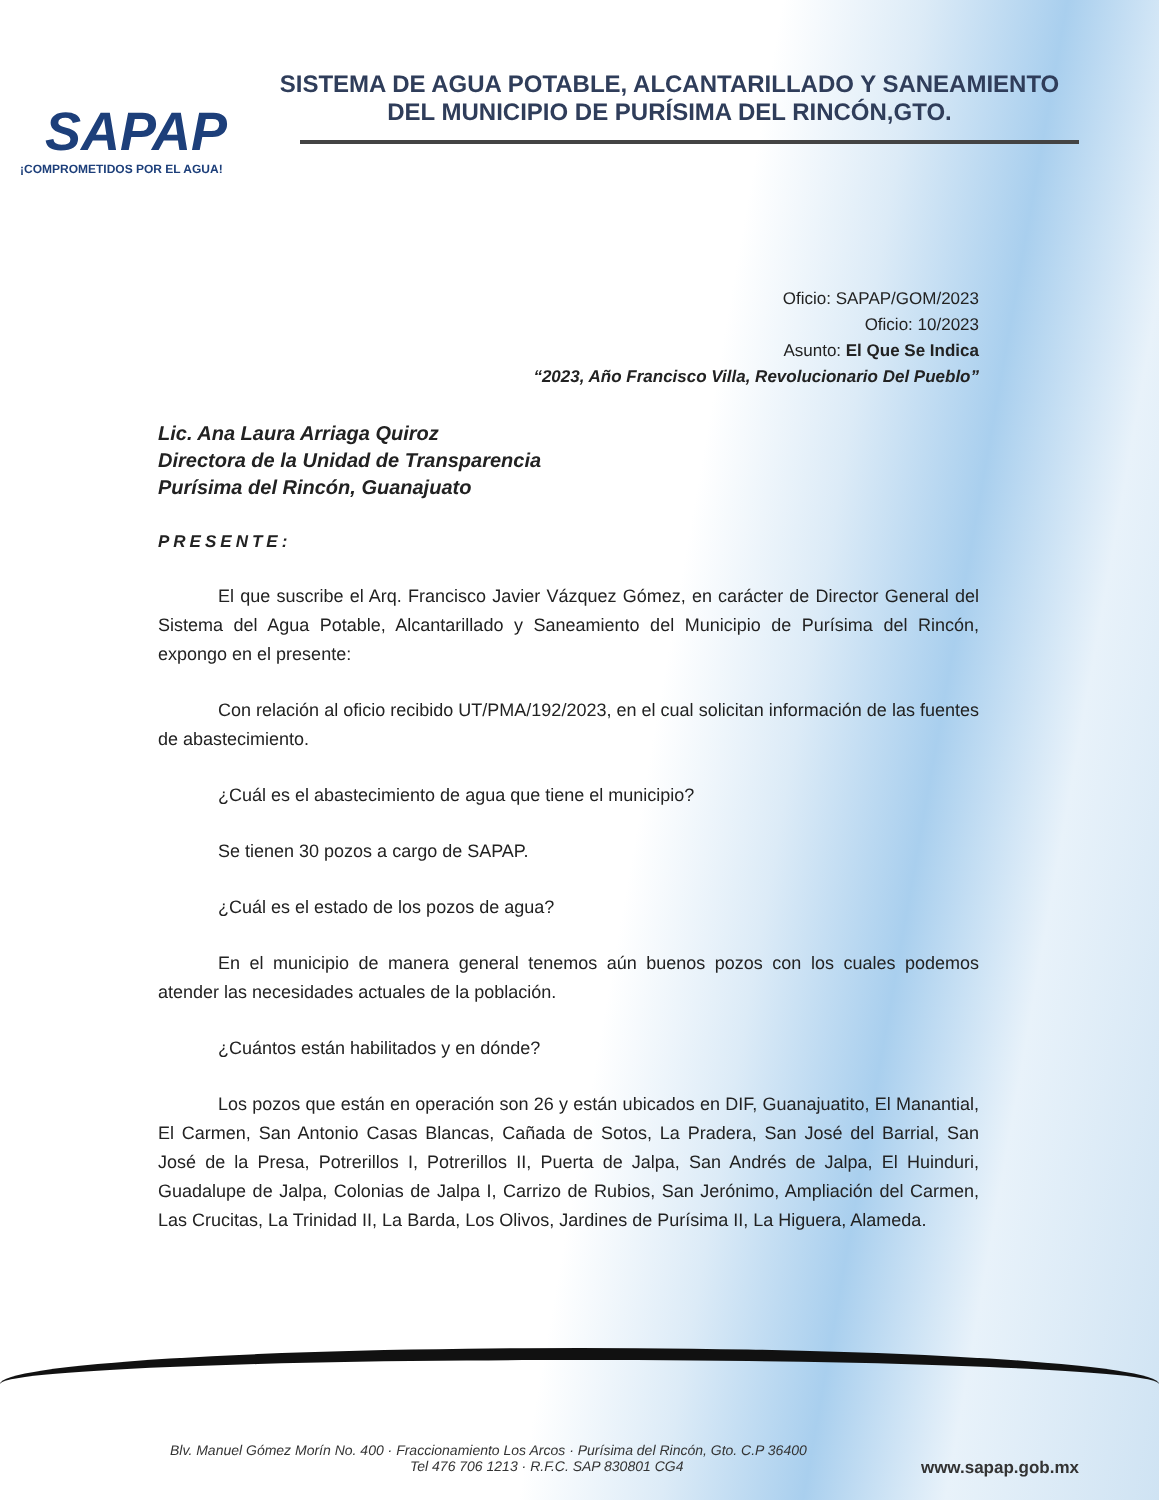SAPAP
¡COMPROMETIDOS POR EL AGUA!
SISTEMA DE AGUA POTABLE, ALCANTARILLADO Y SANEAMIENTO
DEL MUNICIPIO DE PURÍSIMA DEL RINCÓN,GTO.
Oficio: SAPAP/GOM/2023
Oficio: 10/2023
Asunto: El Que Se Indica
“2023, Año Francisco Villa, Revolucionario Del Pueblo”
Lic. Ana Laura Arriaga Quiroz
Directora de la Unidad de Transparencia
Purísima del Rincón, Guanajuato
PRESENTE:
El que suscribe el Arq. Francisco Javier Vázquez Gómez, en carácter de Director General del Sistema del Agua Potable, Alcantarillado y Saneamiento del Municipio de Purísima del Rincón, expongo en el presente:
Con relación al oficio recibido UT/PMA/192/2023, en el cual solicitan información de las fuentes de abastecimiento.
¿Cuál es el abastecimiento de agua que tiene el municipio?
Se tienen 30 pozos a cargo de SAPAP.
¿Cuál es el estado de los pozos de agua?
En el municipio de manera general tenemos aún buenos pozos con los cuales podemos atender las necesidades actuales de la población.
¿Cuántos están habilitados y en dónde?
Los pozos que están en operación son 26 y están ubicados en DIF, Guanajuatito, El Manantial, El Carmen, San Antonio Casas Blancas, Cañada de Sotos, La Pradera, San José del Barrial, San José de la Presa, Potrerillos I, Potrerillos II, Puerta de Jalpa, San Andrés de Jalpa, El Huinduri, Guadalupe de Jalpa, Colonias de Jalpa I, Carrizo de Rubios, San Jerónimo, Ampliación del Carmen, Las Crucitas, La Trinidad II, La Barda, Los Olivos, Jardines de Purísima II, La Higuera, Alameda.
Blv. Manuel Gómez Morín No. 400 · Fraccionamiento Los Arcos · Purísima del Rincón, Gto. C.P 36400
Tel 476 706 1213 · R.F.C. SAP 830801 CG4 www.sapap.gob.mx